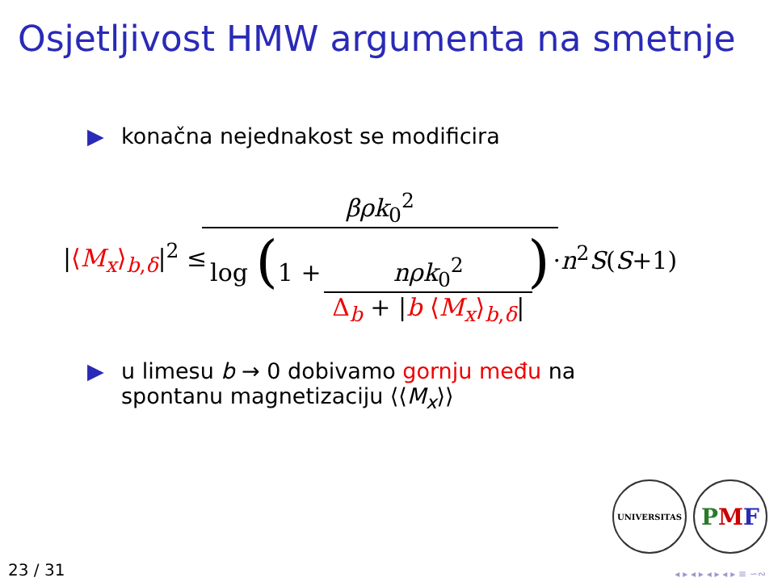Osjetljivost HMW argumenta na smetnje
▶ konačna nejednakost se modificira
|⟨M<sub>x</sub>⟩<sub>b,δ</sub>|<sup>2</sup> ≤ βρk<sub>0</sub><sup>2</sup> log (1 + nρk<sub>0</sub><sup>2</sup> Δ<sub>b</sub> + |b ⟨M<sub>x</sub>⟩<sub>b,δ</sub>|) ·n<sup>2</sup>S(S+1)
▶ u limesu b → 0 dobivamo gornju među na
spontanu magnetizaciju ⟨⟨M<sub>x</sub>⟩⟩
UNIVERSITAS
P M F
23 / 31 ◂ ▸ ◂ ▸ ◂ ▸ ◂ ▸ ≡ ∽∾